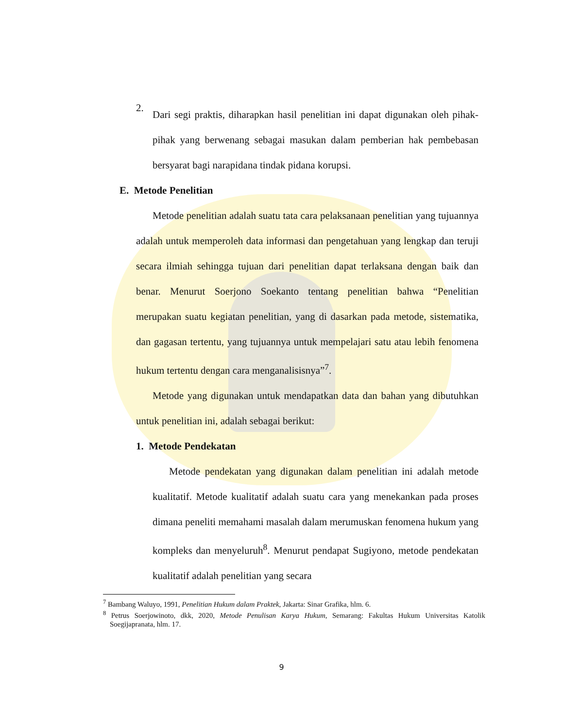2.
Dari segi praktis, diharapkan hasil penelitian ini dapat digunakan oleh pihak-pihak yang berwenang sebagai masukan dalam pemberian hak pembebasan bersyarat bagi narapidana tindak pidana korupsi.
E. Metode Penelitian
Metode penelitian adalah suatu tata cara pelaksanaan penelitian yang tujuannya adalah untuk memperoleh data informasi dan pengetahuan yang lengkap dan teruji secara ilmiah sehingga tujuan dari penelitian dapat terlaksana dengan baik dan benar. Menurut Soerjono Soekanto tentang penelitian bahwa “Penelitian merupakan suatu kegiatan penelitian, yang di dasarkan pada metode, sistematika, dan gagasan tertentu, yang tujuannya untuk mempelajari satu atau lebih fenomena hukum tertentu dengan cara menganalisisnya”<sup>7</sup>.
Metode yang digunakan untuk mendapatkan data dan bahan yang dibutuhkan untuk penelitian ini, adalah sebagai berikut:
1. Metode Pendekatan
Metode pendekatan yang digunakan dalam penelitian ini adalah metode kualitatif. Metode kualitatif adalah suatu cara yang menekankan pada proses dimana peneliti memahami masalah dalam merumuskan fenomena hukum yang kompleks dan menyeluruh<sup>8</sup>. Menurut pendapat Sugiyono, metode pendekatan kualitatif adalah penelitian yang secara
<sup>7</sup> Bambang Waluyo, 1991, Penelitian Hukum dalam Praktek, Jakarta: Sinar Grafika, hlm. 6.
<sup>8</sup> Petrus Soerjowinoto, dkk, 2020, Metode Penulisan Karya Hukum, Semarang: Fakultas Hukum Universitas Katolik Soegijapranata, hlm. 17.
9